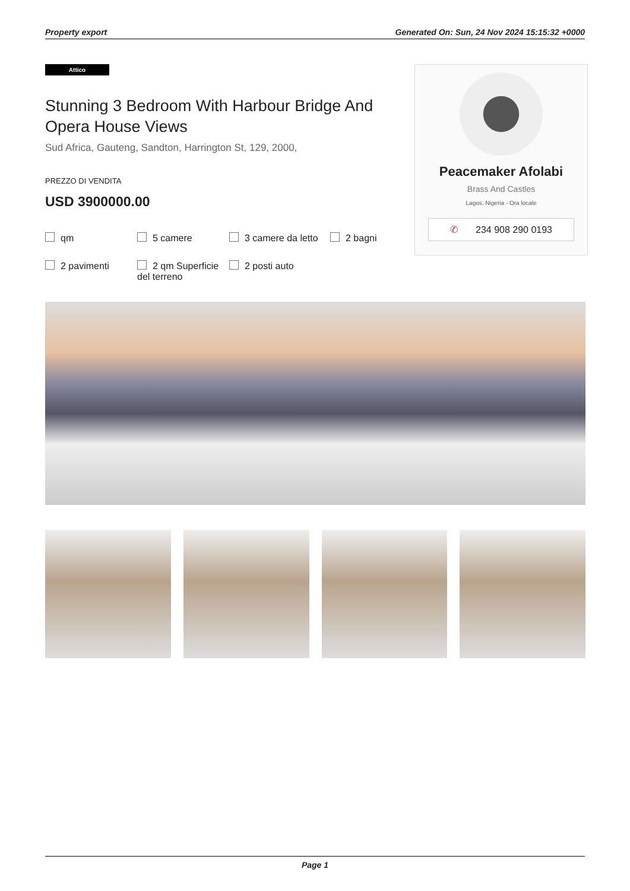Property export Generated On: Sun, 24 Nov 2024 15:15:32 +0000
Attico
Stunning 3 Bedroom With Harbour Bridge And Opera House Views
Sud Africa, Gauteng, Sandton, Harrington St, 129, 2000,
PREZZO DI VENDITA
USD 3900000.00
qm
5 camere
3 camere da letto
2 bagni
2 pavimenti
2 qm Superficie del terreno
2 posti auto
Peacemaker Afolabi
Brass And Castles
Lagos, Nigeria - Ora locale
✆ 234 908 290 0193
Page 1